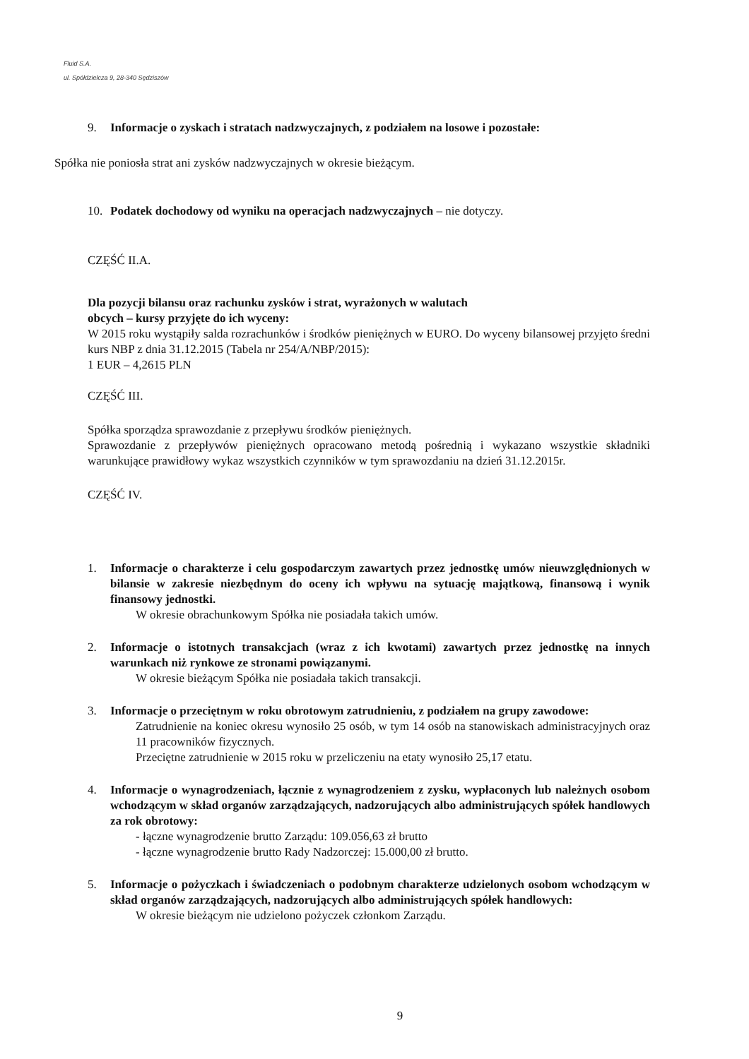Fluid S.A.
ul. Spółdzielcza 9, 28-340 Sędziszów
9. Informacje o zyskach i stratach nadzwyczajnych, z podziałem na losowe i pozostałe:
Spółka nie poniosła strat ani zysków nadzwyczajnych w okresie bieżącym.
10. Podatek dochodowy od wyniku na operacjach nadzwyczajnych – nie dotyczy.
CZĘŚĆ II.A.
Dla pozycji bilansu oraz rachunku zysków i strat, wyrażonych w walutach
obcych – kursy przyjęte do ich wyceny:
W 2015 roku wystąpiły salda rozrachunków i środków pieniężnych w EURO. Do wyceny bilansowej przyjęto średni kurs NBP z dnia 31.12.2015 (Tabela nr 254/A/NBP/2015):
1 EUR – 4,2615 PLN
CZĘŚĆ III.
Spółka sporządza sprawozdanie z przepływu środków pieniężnych.
Sprawozdanie z przepływów pieniężnych opracowano metodą pośrednią i wykazano wszystkie składniki warunkujące prawidłowy wykaz wszystkich czynników w tym sprawozdaniu na dzień 31.12.2015r.
CZĘŚĆ IV.
1. Informacje o charakterze i celu gospodarczym zawartych przez jednostkę umów nieuwzględnionych w bilansie w zakresie niezbędnym do oceny ich wpływu na sytuację majątkową, finansową i wynik finansowy jednostki.
W okresie obrachunkowym Spółka nie posiadała takich umów.
2. Informacje o istotnych transakcjach (wraz z ich kwotami) zawartych przez jednostkę na innych warunkach niż rynkowe ze stronami powiązanymi.
W okresie bieżącym Spółka nie posiadała takich transakcji.
3. Informacje o przeciętnym w roku obrotowym zatrudnieniu, z podziałem na grupy zawodowe:
Zatrudnienie na koniec okresu wynosiło 25 osób, w tym 14 osób na stanowiskach administracyjnych oraz 11 pracowników fizycznych.
Przeciętne zatrudnienie w 2015 roku w przeliczeniu na etaty wynosiło 25,17 etatu.
4. Informacje o wynagrodzeniach, łącznie z wynagrodzeniem z zysku, wypłaconych lub należnych osobom wchodzącym w skład organów zarządzających, nadzorujących albo administrujących spółek handlowych za rok obrotowy:
- łączne wynagrodzenie brutto Zarządu: 109.056,63 zł brutto
- łączne wynagrodzenie brutto Rady Nadzorczej: 15.000,00 zł brutto.
5. Informacje o pożyczkach i świadczeniach o podobnym charakterze udzielonych osobom wchodzącym w skład organów zarządzających, nadzorujących albo administrujących spółek handlowych:
W okresie bieżącym nie udzielono pożyczek członkom Zarządu.
9